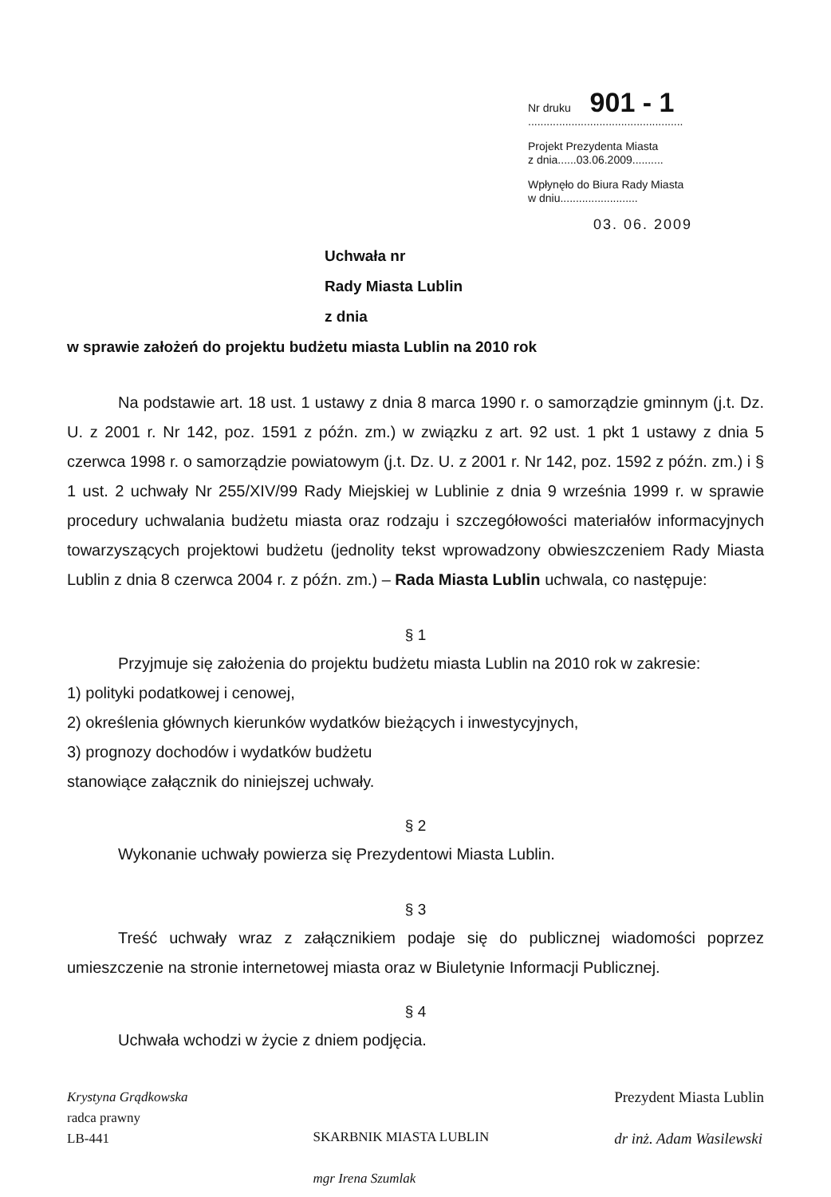Nr druku 901 - 1
..................................................
Projekt Prezydenta Miasta
z dnia......03.06.2009..........
Wpłynęło do Biura Rady Miasta
w dniu.........................
03. 06. 2009
Uchwała nr
Rady Miasta Lublin
z dnia
w sprawie założeń do projektu budżetu miasta Lublin na 2010 rok
Na podstawie art. 18 ust. 1 ustawy z dnia 8 marca 1990 r. o samorządzie gminnym (j.t. Dz. U. z 2001 r. Nr 142, poz. 1591 z późn. zm.) w związku z art. 92 ust. 1 pkt 1 ustawy z dnia 5 czerwca 1998 r. o samorządzie powiatowym (j.t. Dz. U. z 2001 r. Nr 142, poz. 1592 z późn. zm.) i § 1 ust. 2 uchwały Nr 255/XIV/99 Rady Miejskiej w Lublinie z dnia 9 września 1999 r. w sprawie procedury uchwalania budżetu miasta oraz rodzaju i szczegółowości materiałów informacyjnych towarzyszących projektowi budżetu (jednolity tekst wprowadzony obwieszczeniem Rady Miasta Lublin z dnia 8 czerwca 2004 r. z późn. zm.) – Rada Miasta Lublin uchwala, co następuje:
§ 1
Przyjmuje się założenia do projektu budżetu miasta Lublin na 2010 rok w zakresie:
1) polityki podatkowej i cenowej,
2) określenia głównych kierunków wydatków bieżących i inwestycyjnych,
3) prognozy dochodów i wydatków budżetu
stanowiące załącznik do niniejszej uchwały.
§ 2
Wykonanie uchwały powierza się Prezydentowi Miasta Lublin.
§ 3
Treść uchwały wraz z załącznikiem podaje się do publicznej wiadomości poprzez umieszczenie na stronie internetowej miasta oraz w Biuletynie Informacji Publicznej.
§ 4
Uchwała wchodzi w życie z dniem podjęcia.
Krystyna Grądkowska
radca prawny
LB-441
SKARBNIK MIASTA LUBLIN
mgr Irena Szumlak
Prezydent Miasta Lublin
dr inż. Adam Wasilewski